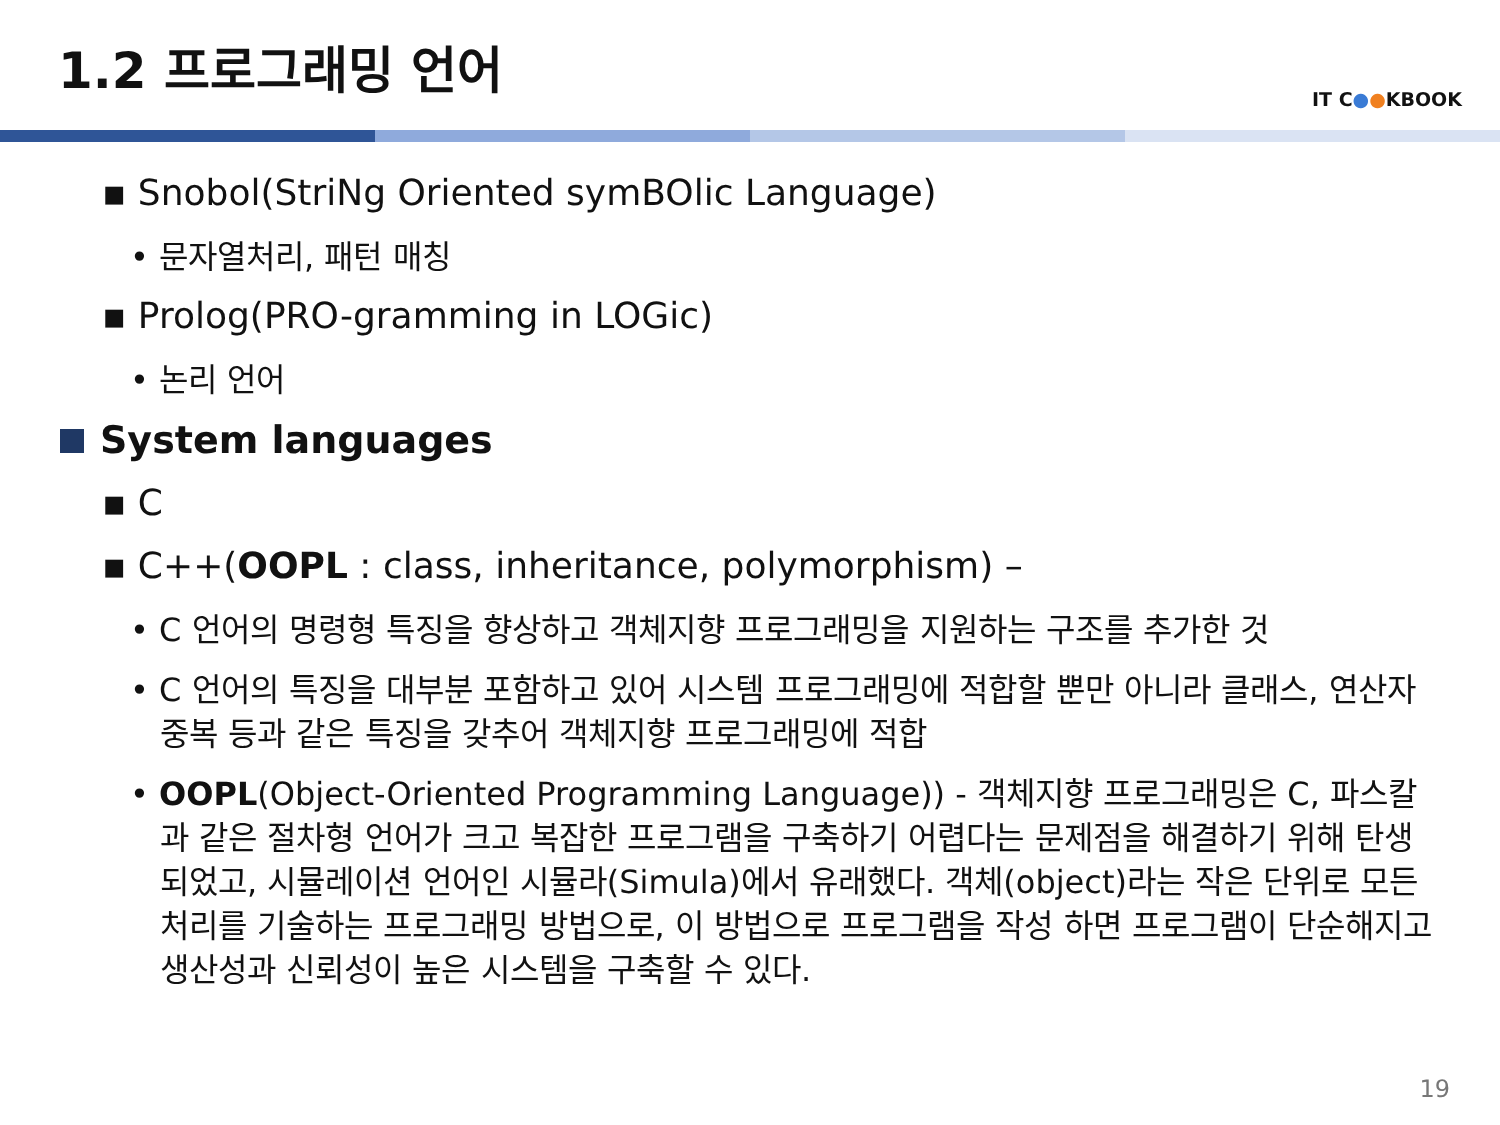1.2 프로그래밍 언어
IT C●●KBOOK
▪ Snobol(StriNg Oriented symBOlic Language)
• 문자열처리, 패턴 매칭
▪ Prolog(PRO-gramming in LOGic)
• 논리 언어
System languages
▪ C
▪ C++(OOPL : class, inheritance, polymorphism) –
• C 언어의 명령형 특징을 향상하고 객체지향 프로그래밍을 지원하는 구조를 추가한 것
• C 언어의 특징을 대부분 포함하고 있어 시스템 프로그래밍에 적합할 뿐만 아니라 클래스, 연산자 중복 등과 같은 특징을 갖추어 객체지향 프로그래밍에 적합
• OOPL(Object-Oriented Programming Language)) - 객체지향 프로그래밍은 C, 파스칼과 같은 절차형 언어가 크고 복잡한 프로그램을 구축하기 어렵다는 문제점을 해결하기 위해 탄생 되었고, 시뮬레이션 언어인 시뮬라(Simula)에서 유래했다. 객체(object)라는 작은 단위로 모든 처리를 기술하는 프로그래밍 방법으로, 이 방법으로 프로그램을 작성 하면 프로그램이 단순해지고 생산성과 신뢰성이 높은 시스템을 구축할 수 있다.
19